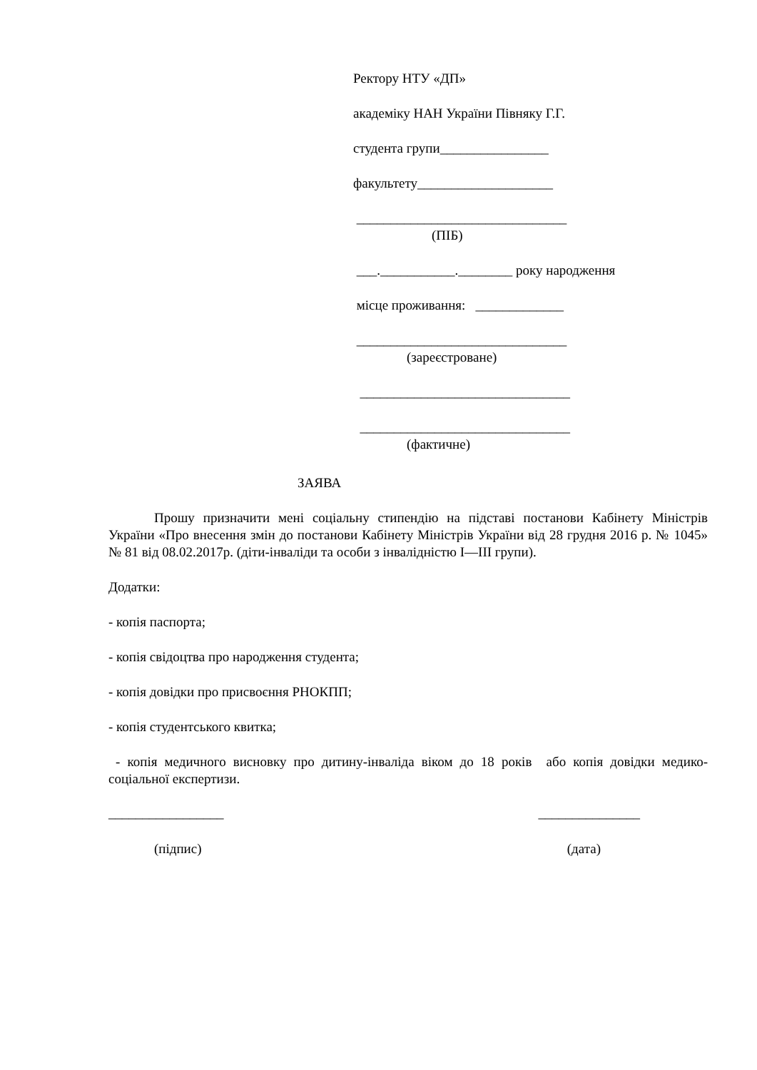Ректору НТУ «ДП»
академіку НАН України Півняку Г.Г.
студента групи________________
факультету____________________
_______________________________
(ПІБ)
___.___________.________ року народження
місце проживання: _____________
_______________________________
(зареєстроване)
_______________________________
_______________________________
(фактичне)
ЗАЯВА
Прошу призначити мені соціальну стипендію на підставі постанови Кабінету Міністрів України «Про внесення змін до постанови Кабінету Міністрів України від 28 грудня 2016 р. № 1045» № 81 від 08.02.2017р. (діти-інваліди та особи з інвалідністю I—III групи).
Додатки:
- копія паспорта;
- копія свідоцтва про народження студента;
- копія довідки про присвоєння РНОКПП;
- копія студентського квитка;
- копія медичного висновку про дитину-інваліда віком до 18 років або копія довідки медико-соціальної експертизи.
_________________ _______________
(підпис) (дата)